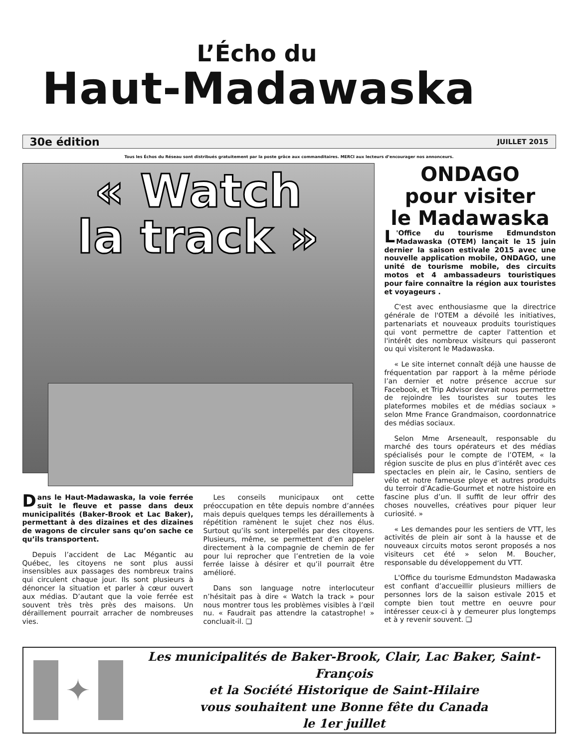L’Écho du
Haut-Madawaska
30e édition JUILLET 2015
Tous les Échos du Réseau sont distribués gratuitement par la poste grâce aux commanditaires. MERCI aux lecteurs d’encourager nos annonceurs.
« Watch
la track »
Dans le Haut-Madawaska, la voie ferrée suit le fleuve et passe dans deux municipalités (Baker-Brook et Lac Baker), permettant à des dizaines et des dizaines de wagons de circuler sans qu’on sache ce qu’ils transportent.
Depuis l’accident de Lac Mégantic au Québec, les citoyens ne sont plus aussi insensibles aux passages des nombreux trains qui circulent chaque jour. Ils sont plusieurs à dénoncer la situation et parler à cœur ouvert aux médias. D’autant que la voie ferrée est souvent très très près des maisons. Un déraillement pourrait arracher de nombreuses vies.
Les conseils municipaux ont cette préoccupation en tête depuis nombre d’années mais depuis quelques temps les déraillements à répétition ramènent le sujet chez nos élus. Surtout qu’ils sont interpellés par des citoyens. Plusieurs, même, se permettent d’en appeler directement à la compagnie de chemin de fer pour lui reprocher que l’entretien de la voie ferrée laisse à désirer et qu’il pourrait être amélioré.
Dans son language notre interlocuteur n’hésitait pas à dire « Watch la track » pour nous montrer tous les problèmes visibles à l’œil nu. « Faudrait pas attendre la catastrophe! » concluait-il. ❏
ONDAGO
pour visiter
le Madawaska
L 'Office du tourisme Edmundston Madawaska (OTEM) lançait le 15 juin dernier la saison estivale 2015 avec une nouvelle application mobile, ONDAGO, une unité de tourisme mobile, des circuits motos et 4 ambassadeurs touristiques pour faire connaître la région aux touristes et voyageurs .
C'est avec enthousiasme que la directrice générale de l'OTEM a dévoilé les initiatives, partenariats et nouveaux produits touristiques qui vont permettre de capter l'attention et l'intérêt des nombreux visiteurs qui passeront ou qui visiteront le Madawaska.
« Le site internet connaît déjà une hausse de fréquentation par rapport à la même période l’an dernier et notre présence accrue sur Facebook, et Trip Advisor devrait nous permettre de rejoindre les touristes sur toutes les plateformes mobiles et de médias sociaux » selon Mme France Grandmaison, coordonnatrice des médias sociaux.
Selon Mme Arseneault, responsable du marché des tours opérateurs et des médias spécialisés pour le compte de l’OTEM, « la région suscite de plus en plus d’intérêt avec ces spectacles en plein air, le Casino, sentiers de vélo et notre fameuse ploye et autres produits du terroir d’Acadie-Gourmet et notre histoire en fascine plus d’un. Il suffit de leur offrir des choses nouvelles, créatives pour piquer leur curiosité. »
« Les demandes pour les sentiers de VTT, les activités de plein air sont à la hausse et de nouveaux circuits motos seront proposés a nos visiteurs cet été » selon M. Boucher, responsable du développement du VTT.
L'Office du tourisme Edmundston Madawaska est confiant d’accueillir plusieurs milliers de personnes lors de la saison estivale 2015 et compte bien tout mettre en oeuvre pour intéresser ceux-ci à y demeurer plus longtemps et à y revenir souvent. ❏
✦
Les municipalités de Baker-Brook, Clair, Lac Baker, Saint-François
et la Société Historique de Saint-Hilaire
vous souhaitent une Bonne fête du Canada
le 1er juillet